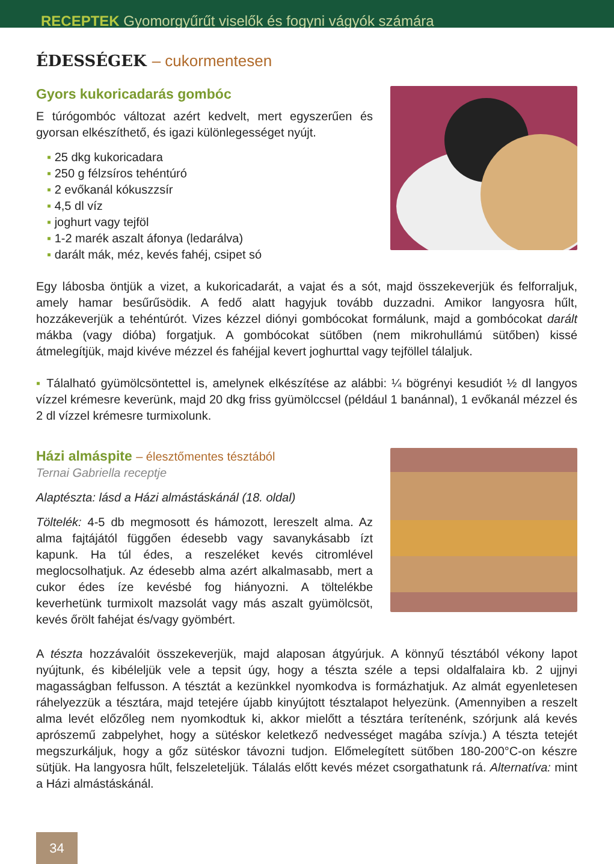RECEPTEK Gyomorgyűrűt viselők és fogyni vágyók számára
ÉDESSÉGEK – cukormentesen
Gyors kukoricadarás gombóc
E túrógombóc változat azért kedvelt, mert egyszerűen és gyorsan elkészíthető, és igazi különlegességet nyújt.
▪ 25 dkg kukoricadara
▪ 250 g félzsíros tehéntúró
▪ 2 evőkanál kókuszzsír
▪ 4,5 dl víz
▪ joghurt vagy tejföl
▪ 1-2 marék aszalt áfonya (ledarálva)
▪ darált mák, méz, kevés fahéj, csipet só
Egy lábosba öntjük a vizet, a kukoricadarát, a vajat és a sót, majd összekeverjük és felforraljuk, amely hamar besűrűsödik. A fedő alatt hagyjuk tovább duzzadni. Amikor langyosra hűlt, hozzákeverjük a tehéntúrót. Vizes kézzel diónyi gombócokat formálunk, majd a gombócokat darált mákba (vagy dióba) forgatjuk. A gombócokat sütőben (nem mikrohullámú sütőben) kissé átmelegítjük, majd kivéve mézzel és fahéjjal kevert joghurttal vagy tejföllel tálaljuk.
▪ Tálalható gyümölcsöntettel is, amelynek elkészítése az alábbi: ¼ bögrényi kesudiót ½ dl langyos vízzel krémesre keverünk, majd 20 dkg friss gyümölccsel (például 1 banánnal), 1 evőkanál mézzel és 2 dl vízzel krémesre turmixolunk.
Házi almáspite – élesztőmentes tésztából
Ternai Gabriella receptje
Alaptészta: lásd a Házi almástáskánál (18. oldal)
Töltelék: 4-5 db megmosott és hámozott, lereszelt alma. Az alma fajtájától függően édesebb vagy savanykásabb ízt kapunk. Ha túl édes, a reszeléket kevés citromlével meglocsolhatjuk. Az édesebb alma azért alkalmasabb, mert a cukor édes íze kevésbé fog hiányozni. A töltelékbe keverhetünk turmixolt mazsolát vagy más aszalt gyümöl­csöt, kevés őrölt fahéjat és/vagy gyömbért.
A tészta hozzávalóit összekeverjük, majd alaposan átgyúrjuk. A könnyű tésztából vékony lapot nyújtunk, és kibéleljük vele a tepsit úgy, hogy a tészta széle a tepsi oldalfalaira kb. 2 ujjnyi magasságban felfusson. A tésztát a kezünkkel nyomkodva is formázhatjuk. Az almát egyenletesen ráhelyezzük a tésztára, majd tetejére újabb kinyújtott tésztalapot helyezünk. (Amennyiben a reszelt alma levét előzőleg nem nyomkodtuk ki, akkor mielőtt a tésztára terítenénk, szórjunk alá kevés aprószemű zabpelyhet, hogy a sütéskor keletkező nedvességet magába szívja.) A tészta tetejét megszurkáljuk, hogy a gőz sütéskor távozni tudjon. Előmelegített sütőben 180-200°C-on készre sütjük. Ha langyosra hűlt, felszeleteljük. Tálalás előtt kevés mézet csorgathatunk rá. Alternatíva: mint a Házi almástáskánál.
34